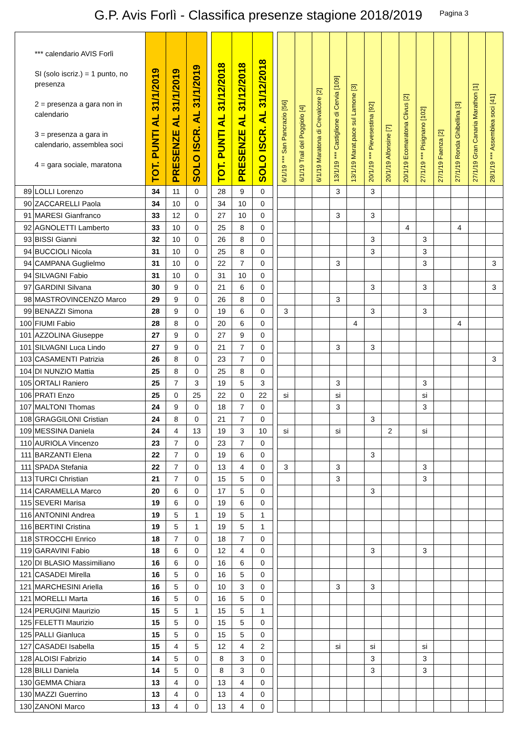G.P. Avis Forlì - Classifica presenze stagione 2018/2019
Pagina 3
| *** calendario AVIS Forlì SI (solo iscriz.) = 1 punto, no presenza 2 = presenza a gara non in calendario 3 = presenza a gara in calendario, assemblea soci 4 = gara sociale, maratona | | TOT. PUNTI AL 31/1/2019 | PRESENZE AL 31/1/2019 | SOLO ISCR. AL 31/1/2019 | | TOT. PUNTI AL 31/12/2018 | PRESENZE AL 31/12/2018 | SOLO ISCR. AL 31/12/2018 | | 6/1/19 *** San Pancrazio [56] | 6/1/19 Trail del Poggiolo [4] | 6/1/19 Maratona di Crevalcore [2] | 13/1/19 *** Castiglione di Cervia [109] | 13/1/19 Marat.pace sul Lamone [3] | 20/1/19 *** Pievesestina [92] | 20/1/19 Alfonsine [7] | 20/1/19 Ecomaratona Clivus [2] | 27/1/19 *** Pisignano [102] | 27/1/19 Faenza [2] | 27/1/19 Ronda Ghibellina [3] | 27/1/19 Gran Canaria Marathon [1] | 28/1/19 *** Assemblea soci [41] |
| --- | --- | --- | --- | --- | --- | --- | --- | --- | --- | --- | --- | --- | --- | --- | --- | --- | --- | --- | --- | --- | --- | --- |
| 89 | LOLLI Lorenzo | 34 | 11 | 0 | | 28 | 9 | 0 | | | | | 3 | | 3 | | | | | | | |
| 90 | ZACCARELLI Paola | 34 | 10 | 0 | | 34 | 10 | 0 | | | | | | | | | | | | | | |
| 91 | MARESI Gianfranco | 33 | 12 | 0 | | 27 | 10 | 0 | | | | | 3 | | 3 | | | | | | | |
| 92 | AGNOLETTI Lamberto | 33 | 10 | 0 | | 25 | 8 | 0 | | | | | | | | | 4 | | | 4 | | |
| 93 | BISSI Gianni | 32 | 10 | 0 | | 26 | 8 | 0 | | | | | | | 3 | | | 3 | | | | |
| 94 | BUCCIOLI Nicola | 31 | 10 | 0 | | 25 | 8 | 0 | | | | | | | 3 | | | 3 | | | | |
| 94 | CAMPANA Guglielmo | 31 | 10 | 0 | | 22 | 7 | 0 | | | | | 3 | | | | | 3 | | | | 3 |
| 94 | SILVAGNI Fabio | 31 | 10 | 0 | | 31 | 10 | 0 | | | | | | | | | | | | | | |
| 97 | GARDINI Silvana | 30 | 9 | 0 | | 21 | 6 | 0 | | | | | | | 3 | | | 3 | | | | 3 |
| 98 | MASTROVINCENZO Marco | 29 | 9 | 0 | | 26 | 8 | 0 | | | | | 3 | | | | | | | | | |
| 99 | BENAZZI Simona | 28 | 9 | 0 | | 19 | 6 | 0 | | 3 | | | | | 3 | | | 3 | | | | |
| 100 | FIUMI Fabio | 28 | 8 | 0 | | 20 | 6 | 0 | | | | | | 4 | | | | | | 4 | | |
| 101 | AZZOLINA Giuseppe | 27 | 9 | 0 | | 27 | 9 | 0 | | | | | | | | | | | | | | |
| 101 | SILVAGNI Luca Lindo | 27 | 9 | 0 | | 21 | 7 | 0 | | | | | 3 | | 3 | | | | | | | |
| 103 | CASAMENTI Patrizia | 26 | 8 | 0 | | 23 | 7 | 0 | | | | | | | | | | | | | | 3 |
| 104 | DI NUNZIO Mattia | 25 | 8 | 0 | | 25 | 8 | 0 | | | | | | | | | | | | | | |
| 105 | ORTALI Raniero | 25 | 7 | 3 | | 19 | 5 | 3 | | | | | 3 | | | | | 3 | | | | |
| 106 | PRATI Enzo | 25 | 0 | 25 | | 22 | 0 | 22 | | si | | | si | | | | | si | | | | |
| 107 | MALTONI Thomas | 24 | 9 | 0 | | 18 | 7 | 0 | | | | | 3 | | | | | 3 | | | | |
| 108 | GRAGGILONI Cristian | 24 | 8 | 0 | | 21 | 7 | 0 | | | | | | | 3 | | | | | | | |
| 109 | MESSINA Daniela | 24 | 4 | 13 | | 19 | 3 | 10 | | si | | | si | | | 2 | | si | | | | |
| 110 | AURIOLA Vincenzo | 23 | 7 | 0 | | 23 | 7 | 0 | | | | | | | | | | | | | | |
| 111 | BARZANTI Elena | 22 | 7 | 0 | | 19 | 6 | 0 | | | | | | | 3 | | | | | | | |
| 111 | SPADA Stefania | 22 | 7 | 0 | | 13 | 4 | 0 | | 3 | | | 3 | | | | | 3 | | | | |
| 113 | TURCI Christian | 21 | 7 | 0 | | 15 | 5 | 0 | | | | | 3 | | | | | 3 | | | | |
| 114 | CARAMELLA Marco | 20 | 6 | 0 | | 17 | 5 | 0 | | | | | | | 3 | | | | | | | |
| 115 | SEVERI Marisa | 19 | 6 | 0 | | 19 | 6 | 0 | | | | | | | | | | | | | | |
| 116 | ANTONINI Andrea | 19 | 5 | 1 | | 19 | 5 | 1 | | | | | | | | | | | | | | |
| 116 | BERTINI Cristina | 19 | 5 | 1 | | 19 | 5 | 1 | | | | | | | | | | | | | | |
| 118 | STROCCHI Enrico | 18 | 7 | 0 | | 18 | 7 | 0 | | | | | | | | | | | | | | |
| 119 | GARAVINI Fabio | 18 | 6 | 0 | | 12 | 4 | 0 | | | | | | | 3 | | | 3 | | | | |
| 120 | DI BLASIO Massimiliano | 16 | 6 | 0 | | 16 | 6 | 0 | | | | | | | | | | | | | | |
| 121 | CASADEI Mirella | 16 | 5 | 0 | | 16 | 5 | 0 | | | | | | | | | | | | | | |
| 121 | MARCHESINI Ariella | 16 | 5 | 0 | | 10 | 3 | 0 | | | | | 3 | | 3 | | | | | | | |
| 121 | MORELLI Marta | 16 | 5 | 0 | | 16 | 5 | 0 | | | | | | | | | | | | | | |
| 124 | PERUGINI Maurizio | 15 | 5 | 1 | | 15 | 5 | 1 | | | | | | | | | | | | | | |
| 125 | FELETTI Maurizio | 15 | 5 | 0 | | 15 | 5 | 0 | | | | | | | | | | | | | | |
| 125 | PALLI Gianluca | 15 | 5 | 0 | | 15 | 5 | 0 | | | | | | | | | | | | | | |
| 127 | CASADEI Isabella | 15 | 4 | 5 | | 12 | 4 | 2 | | | | | si | | si | | | si | | | | |
| 128 | ALOISI Fabrizio | 14 | 5 | 0 | | 8 | 3 | 0 | | | | | | | 3 | | | 3 | | | | |
| 128 | BILLI Daniela | 14 | 5 | 0 | | 8 | 3 | 0 | | | | | | | 3 | | | 3 | | | | |
| 130 | GEMMA Chiara | 13 | 4 | 0 | | 13 | 4 | 0 | | | | | | | | | | | | | | |
| 130 | MAZZI Guerrino | 13 | 4 | 0 | | 13 | 4 | 0 | | | | | | | | | | | | | | |
| 130 | ZANONI Marco | 13 | 4 | 0 | | 13 | 4 | 0 | | | | | | | | | | | | | | |